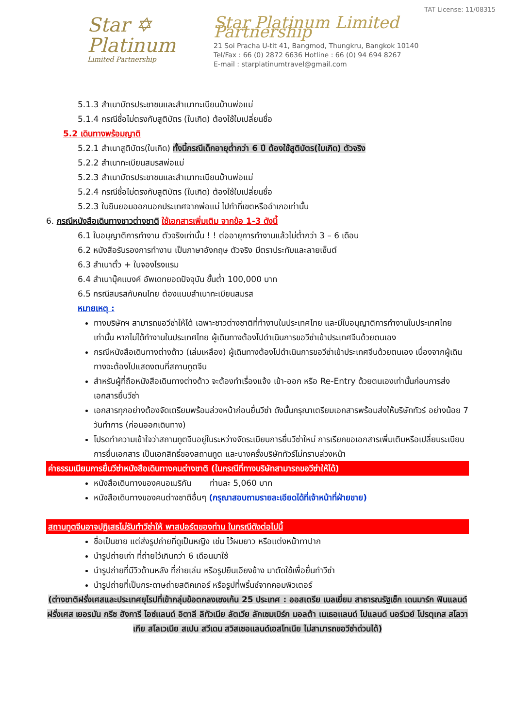Star ✡
Platinum
Limited Partnership
TAT License: 11/08315
Star Platinum Limited Partnership
21 Soi Pracha U-tit 41, Bangmod, Thungkru, Bangkok 10140
Tel/Fax : 66 (0) 2872 6636 Hotline : 66 (0) 94 694 8267
E-mail : starplatinumtravel@gmail.com
5.1.3 สำเนาบัตรประชาชนและสำเนาทะเบียนบ้านพ่อแม่
5.1.4 กรณีชื่อไม่ตรงกับสูติบัตร (ใบเกิด) ต้องใช้ใบเปลี่ยนชื่อ
5.2 เดินทางพร้อมญาติ
5.2.1 สำเนาสูติบัตร(ใบเกิด) ทั้งนี้กรณีเด็กอายุต่ำกว่า 6 ปี ต้องใช้สูติบัตร(ใบเกิด) ตัวจริง
5.2.2 สำเนาทะเบียนสมรสพ่อแม่
5.2.3 สำเนาบัตรประชาชนและสำเนาทะเบียนบ้านพ่อแม่
5.2.4 กรณีชื่อไม่ตรงกับสูติบัตร (ใบเกิด) ต้องใช้ใบเปลี่ยนชื่อ
5.2.3 ใบยินยอมออกนอกประเทศจากพ่อแม่ ไปทำที่เขตหรืออำเภอเท่านั้น
6. กรณีหนังสือเดินทางชาวต่างชาติ ใช้เอกสารเพิ่มเติม จากข้อ 1-3 ดังนี้
6.1 ใบอนุญาติการทำงาน ตัวจริงเท่านั้น ! ! ต่ออายุการทำงานแล้วไม่ต่ำกว่า 3 – 6 เดือน
6.2 หนังสือรับรองการทำงาน เป็นภาษาอังกฤษ ตัวจริง มีตราประทับและลายเซ็นต์
6.3 สำเนาตั๋ว + ใบจองโรงแรม
6.4 สำเนาบุ๊คแบงค์ อัพเดทยอดปัจจุบัน ขั้นต่ำ 100,000 บาท
6.5 กรณีสมรสกับคนไทย ต้องแนบสำเนาทะเบียนสมรส
หมายเหตุ :
ทางบริษัทฯ สามารถขอวีซ่าให้ได้ เฉพาะชาวต่างชาติที่ทำงานในประเทศไทย และมีใบอนุญาติการทำงานในประเทศไทยเท่านั้น หากไม่ได้ทำงานในประเทศไทย ผู้เดินทางต้องไปดำเนินการขอวีซ่าเข้าประเทศจีนด้วยตนเอง
กรณีหนังสือเดินทางต่างด้าว (เล่มเหลือง) ผู้เดินทางต้องไปดำเนินการขอวีซ่าเข้าประเทศจีนด้วยตนเอง เนื่องจากผู้เดินทางจะต้องไปแสดงตนที่สถานทูตจีน
สำหรับผู้ที่ถือหนังสือเดินทางต่างด้าว จะต้องทำเรื่องแจ้ง เข้า-ออก หรือ Re-Entry ด้วยตนเองเท่านั้นก่อนการส่งเอกสารยื่นวีซ่า
เอกสารทุกอย่างต้องจัดเตรียมพร้อมล่วงหน้าก่อนยื่นวีซ่า ดังนั้นกรุณาเตรียมเอกสารพร้อมส่งให้บริษัททัวร์ อย่างน้อย 7 วันทำการ (ก่อนออกเดินทาง)
โปรดทำความเข้าใจว่าสถานทูตจีนอยู่ในระหว่างจัดระเบียบการยื่นวีซ่าใหม่ การเรียกขอเอกสารเพิ่มเติมหรือเปลี่ยนระเบียบการยื่นเอกสาร เป็นเอกสิทธิ์ของสถานทูต และบางครั้งบริษัททัวร์ไม่ทราบล่วงหน้า
ค่าธรรมเนียมการยื่นวีซ่าหนังสือเดินทางคนต่างชาติ (ในกรณีที่ทางบริษัทสามารถขอวีซ่าให้ได้)
หนังสือเดินทางของคนอเมริกัน ท่านละ 5,060 บาท
หนังสือเดินทางของคนต่างชาติอื่นๆ (กรุณาสอบถามรายละเอียดได้ที่เจ้าหน้าที่ฝ่ายขาย)
สถานทูตจีนอาจปฏิเสธไม่รับทำวีซ่าให้ พาสปอร์ตของท่าน ในกรณีดังต่อไปนี้
ชื่อเป็นชาย แต่ส่งรูปถ่ายที่ดูเป็นหญิง เช่น ไว้ผมยาว หรือแต่งหน้าทาปาก
นำรูปถ่ายเก่า ที่ถ่ายไว้เกินกว่า 6 เดือนมาใช้
นำรูปถ่ายที่มีวิวด้านหลัง ที่ถ่ายเล่น หรือรูปยืนเอียงข้าง มาตัดใช้เพื่อยื่นทำวีซ่า
นำรูปถ่ายที่เป็นกระดาษถ่ายสติคเกอร์ หรือรูปที่พริ้นซ์จากคอมพิวเตอร์
(ต่างชาติฝรั่งเศสและประเทศยุโรปที่เข้ากลุ่มข้อตกลงเชงเก้น 25 ประเทศ : ออสเตรีย เบลเยี่ยม สาธารณรัฐเช็ก เดนมาร์ก ฟินแลนด์ ฝรั่งเศส เยอรมัน กรีซ ฮังการี ไอซ์แลนด์ อิตาลี ลิทัวเนีย ลัตเวีย ลักเซมเบิร์ก มอลต้า เนเธอแลนด์ โปแลนด์ นอร์เวย์ โปรตุเกส สโลวาเกีย สโลเวเนีย สเปน สวีเดน สวิสเซอแลนด์เอสโทเนีย ไม่สามารถขอวีซ่าด่วนได้)